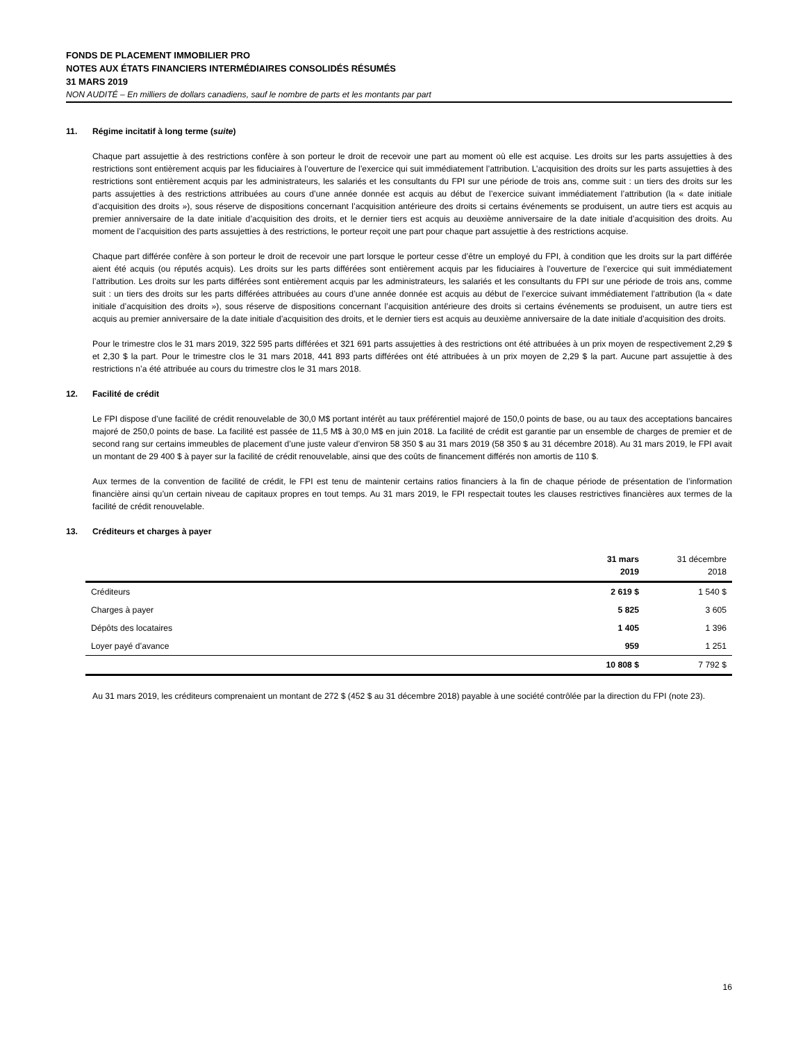FONDS DE PLACEMENT IMMOBILIER PRO
NOTES AUX ÉTATS FINANCIERS INTERMÉDIAIRES CONSOLIDÉS RÉSUMÉS
31 MARS 2019
NON AUDITÉ – En milliers de dollars canadiens, sauf le nombre de parts et les montants par part
11. Régime incitatif à long terme (suite)
Chaque part assujettie à des restrictions confère à son porteur le droit de recevoir une part au moment où elle est acquise. Les droits sur les parts assujetties à des restrictions sont entièrement acquis par les fiduciaires à l’ouverture de l’exercice qui suit immédiatement l’attribution. L’acquisition des droits sur les parts assujetties à des restrictions sont entièrement acquis par les administrateurs, les salariés et les consultants du FPI sur une période de trois ans, comme suit : un tiers des droits sur les parts assujetties à des restrictions attribuées au cours d’une année donnée est acquis au début de l’exercice suivant immédiatement l’attribution (la « date initiale d’acquisition des droits »), sous réserve de dispositions concernant l’acquisition antérieure des droits si certains événements se produisent, un autre tiers est acquis au premier anniversaire de la date initiale d’acquisition des droits, et le dernier tiers est acquis au deuxième anniversaire de la date initiale d’acquisition des droits. Au moment de l’acquisition des parts assujetties à des restrictions, le porteur reçoit une part pour chaque part assujettie à des restrictions acquise.
Chaque part différée confère à son porteur le droit de recevoir une part lorsque le porteur cesse d’être un employé du FPI, à condition que les droits sur la part différée aient été acquis (ou réputés acquis). Les droits sur les parts différées sont entièrement acquis par les fiduciaires à l’ouverture de l’exercice qui suit immédiatement l’attribution. Les droits sur les parts différées sont entièrement acquis par les administrateurs, les salariés et les consultants du FPI sur une période de trois ans, comme suit : un tiers des droits sur les parts différées attribuées au cours d’une année donnée est acquis au début de l’exercice suivant immédiatement l’attribution (la « date initiale d’acquisition des droits »), sous réserve de dispositions concernant l’acquisition antérieure des droits si certains événements se produisent, un autre tiers est acquis au premier anniversaire de la date initiale d’acquisition des droits, et le dernier tiers est acquis au deuxième anniversaire de la date initiale d’acquisition des droits.
Pour le trimestre clos le 31 mars 2019, 322 595 parts différées et 321 691 parts assujetties à des restrictions ont été attribuées à un prix moyen de respectivement 2,29 $ et 2,30 $ la part. Pour le trimestre clos le 31 mars 2018, 441 893 parts différées ont été attribuées à un prix moyen de 2,29 $ la part. Aucune part assujettie à des restrictions n’a été attribuée au cours du trimestre clos le 31 mars 2018.
12. Facilité de crédit
Le FPI dispose d’une facilité de crédit renouvelable de 30,0 M$ portant intérêt au taux préférentiel majoré de 150,0 points de base, ou au taux des acceptations bancaires majoré de 250,0 points de base. La facilité est passée de 11,5 M$ à 30,0 M$ en juin 2018. La facilité de crédit est garantie par un ensemble de charges de premier et de second rang sur certains immeubles de placement d’une juste valeur d’environ 58 350 $ au 31 mars 2019 (58 350 $ au 31 décembre 2018). Au 31 mars 2019, le FPI avait un montant de 29 400 $ à payer sur la facilité de crédit renouvelable, ainsi que des coûts de financement différés non amortis de 110 $.
Aux termes de la convention de facilité de crédit, le FPI est tenu de maintenir certains ratios financiers à la fin de chaque période de présentation de l’information financière ainsi qu’un certain niveau de capitaux propres en tout temps. Au 31 mars 2019, le FPI respectait toutes les clauses restrictives financières aux termes de la facilité de crédit renouvelable.
13. Créditeurs et charges à payer
| | 31 mars 2019 | 31 décembre 2018 |
| --- | --- | --- |
| Créditeurs | 2 619 $ | 1 540 $ |
| Charges à payer | 5 825 | 3 605 |
| Dépôts des locataires | 1 405 | 1 396 |
| Loyer payé d’avance | 959 | 1 251 |
| | 10 808 $ | 7 792 $ |
Au 31 mars 2019, les créditeurs comprenaient un montant de 272 $ (452 $ au 31 décembre 2018) payable à une société contrôlée par la direction du FPI (note 23).
16